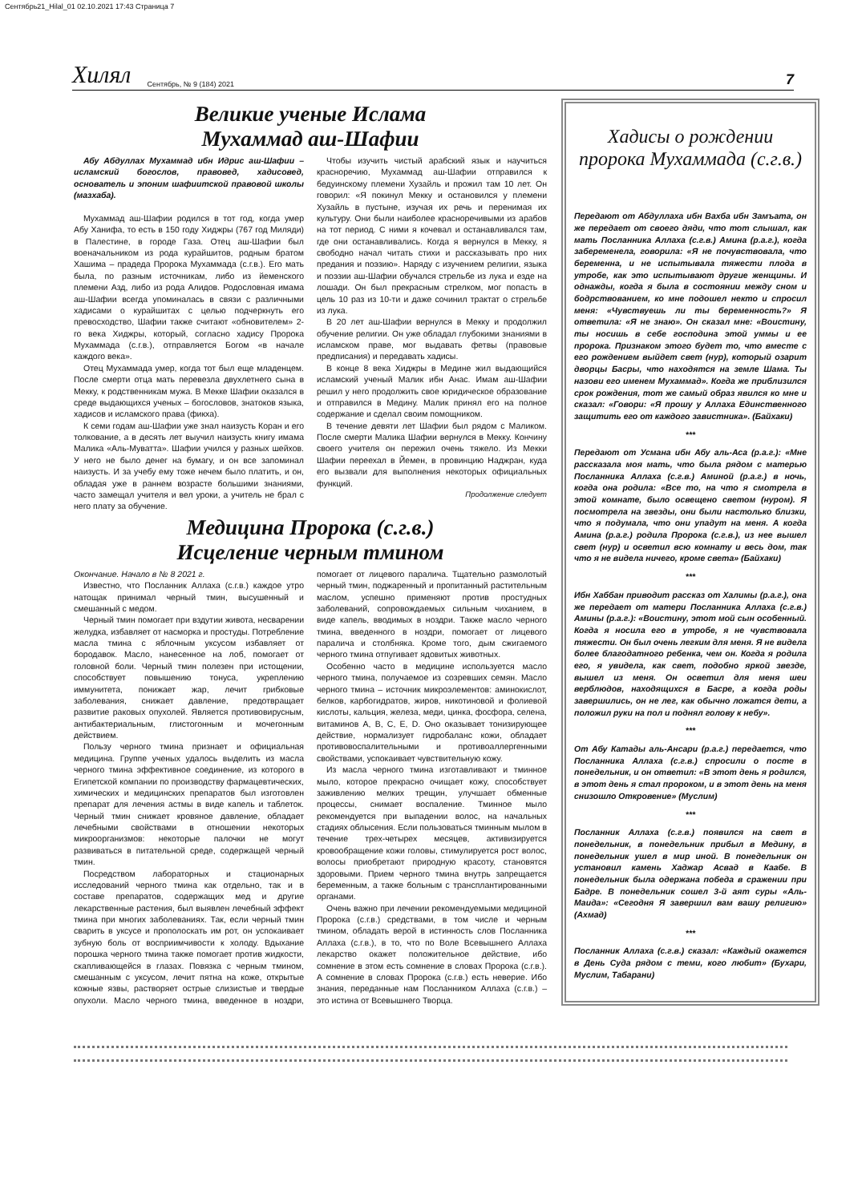Сентябрь21_Hilal_01 02.10.2021 17:43 Страница 7
Хилял Сентябрь, № 9 (184) 2021 7
Великие ученые Ислама
Мухаммад аш-Шафии
Абу Абдуллах Мухаммад ибн Идрис аш-Шафии – исламский богослов, правовед, хадисовед, основатель и эпоним шафиитской правовой школы (мазхаба).
Мухаммад аш-Шафии родился в тот год, когда умер Абу Ханифа, то есть в 150 году Хиджры (767 год Миляди) в Палестине, в городе Газа. Отец аш-Шафии был военачальником из рода курайшитов, родным братом Хашима – прадеда Пророка Мухаммада (с.г.в.). Его мать была, по разным источникам, либо из йеменского племени Азд, либо из рода Алидов. Родословная имама аш-Шафии всегда упоминалась в связи с различными хадисами о курайшитах с целью подчеркнуть его превосходство, Шафии также считают «обновителем» 2-го века Хиджры, который, согласно хадису Пророка Мухаммада (с.г.в.), отправляется Богом «в начале каждого века».
Отец Мухаммада умер, когда тот был еще младенцем. После смерти отца мать перевезла двухлетнего сына в Мекку, к родственникам мужа. В Мекке Шафии оказался в среде выдающихся ученых – богословов, знатоков языка, хадисов и исламского права (фикха).
К семи годам аш-Шафии уже знал наизусть Коран и его толкование, а в десять лет выучил наизусть книгу имама Малика «Аль-Муватта». Шафии учился у разных шейхов. У него не было денег на бумагу, и он все запоминал наизусть. И за учебу ему тоже нечем было платить, и он, обладая уже в раннем возрасте большими знаниями, часто замещал учителя и вел уроки, а учитель не брал с него плату за обучение.
Чтобы изучить чистый арабский язык и научиться красноречию, Мухаммад аш-Шафии отправился к бедуинскому племени Хузайль и прожил там 10 лет. Он говорил: «Я покинул Мекку и остановился у племени Хузайль в пустыне, изучая их речь и перенимая их культуру. Они были наиболее красноречивыми из арабов на тот период. С ними я кочевал и останавливался там, где они останавливались. Когда я вернулся в Мекку, я свободно начал читать стихи и рассказывать про них предания и поэзию». Наряду с изучением религии, языка и поэзии аш-Шафии обучался стрельбе из лука и езде на лошади. Он был прекрасным стрелком, мог попасть в цель 10 раз из 10-ти и даже сочинил трактат о стрельбе из лука.
В 20 лет аш-Шафии вернулся в Мекку и продолжил обучение религии. Он уже обладал глубокими знаниями в исламском праве, мог выдавать фетвы (правовые предписания) и передавать хадисы.
В конце 8 века Хиджры в Медине жил выдающийся исламский ученый Малик ибн Анас. Имам аш-Шафии решил у него продолжить свое юридическое образование и отправился в Медину. Малик принял его на полное содержание и сделал своим помощником.
В течение девяти лет Шафии был рядом с Маликом. После смерти Малика Шафии вернулся в Мекку. Кончину своего учителя он пережил очень тяжело. Из Мекки Шафии переехал в Йемен, в провинцию Наджран, куда его вызвали для выполнения некоторых официальных функций.
Продолжение следует
Медицина Пророка (с.г.в.)
Исцеление черным тмином
Окончание. Начало в № 8 2021 г.
Известно, что Посланник Аллаха (с.г.в.) каждое утро натощак принимал черный тмин, высушенный и смешанный с медом.
Черный тмин помогает при вздутии живота, несварении желудка, избавляет от насморка и простуды. Потребление масла тмина с яблочным уксусом избавляет от бородавок. Масло, нанесенное на лоб, помогает от головной боли. Черный тмин полезен при истощении, способствует повышению тонуса, укреплению иммунитета, понижает жар, лечит грибковые заболевания, снижает давление, предотвращает развитие раковых опухолей. Является противовирусным, антибактериальным, глистогонным и мочегонным действием.
Пользу черного тмина признает и официальная медицина. Группе ученых удалось выделить из масла черного тмина эффективное соединение, из которого в Египетской компании по производству фармацевтических, химических и медицинских препаратов был изготовлен препарат для лечения астмы в виде капель и таблеток. Черный тмин снижает кровяное давление, обладает лечебными свойствами в отношении некоторых микроорганизмов: некоторые палочки не могут развиваться в питательной среде, содержащей черный тмин.
Посредством лабораторных и стационарных исследований черного тмина как отдельно, так и в составе препаратов, содержащих мед и другие лекарственные растения, был выявлен лечебный эффект тмина при многих заболеваниях. Так, если черный тмин сварить в уксусе и прополоскать им рот, он успокаивает зубную боль от восприимчивости к холоду. Вдыхание порошка черного тмина также помогает против жидкости, скапливающейся в глазах. Повязка с черным тмином, смешанным с уксусом, лечит пятна на коже, открытые кожные язвы, растворяет острые слизистые и твердые опухоли. Масло черного тмина, введенное в ноздри, помогает от лицевого паралича. Тщательно размолотый черный тмин, поджаренный и пропитанный растительным маслом, успешно применяют против простудных заболеваний, сопровождаемых сильным чиханием, в виде капель, вводимых в ноздри. Также масло черного тмина, введенного в ноздри, помогает от лицевого паралича и столбняка. Кроме того, дым сжигаемого черного тмина отпугивает ядовитых животных.
Особенно часто в медицине используется масло черного тмина, получаемое из созревших семян. Масло черного тмина – источник микроэлементов: аминокислот, белков, карбогидратов, жиров, никотиновой и фолиевой кислоты, кальция, железа, меди, цинка, фосфора, селена, витаминов A, B, C, E, D. Оно оказывает тонизирующее действие, нормализует гидробаланс кожи, обладает противовоспалительными и противоаллергенными свойствами, успокаивает чувствительную кожу.
Из масла черного тмина изготавливают и тминное мыло, которое прекрасно очищает кожу, способствует заживлению мелких трещин, улучшает обменные процессы, снимает воспаление. Тминное мыло рекомендуется при выпадении волос, на начальных стадиях облысения. Если пользоваться тминным мылом в течение трех-четырех месяцев, активизируется кровообращение кожи головы, стимулируется рост волос, волосы приобретают природную красоту, становятся здоровыми. Прием черного тмина внутрь запрещается беременным, а также больным с трансплантированными органами.
Очень важно при лечении рекомендуемыми медициной Пророка (с.г.в.) средствами, в том числе и черным тмином, обладать верой в истинность слов Посланника Аллаха (с.г.в.), в то, что по Воле Всевышнего Аллаха лекарство окажет положительное действие, ибо сомнение в этом есть сомнение в словах Пророка (с.г.в.). А сомнение в словах Пророка (с.г.в.) есть неверие. Ибо знания, переданные нам Посланником Аллаха (с.г.в.) – это истина от Всевышнего Творца.
Хадисы о рождении пророка Мухаммада (с.г.в.)
Передают от Абдуллаха ибн Вахба ибн Замъата, он же передает от своего дяди, что тот слышал, как мать Посланника Аллаха (с.г.в.) Амина (р.а.г.), когда забеременела, говорила: «Я не почувствовала, что беременна, и не испытывала тяжести плода в утробе, как это испытывают другие женщины. И однажды, когда я была в состоянии между сном и бодрствованием, ко мне подошел некто и спросил меня: «Чувствуешь ли ты беременность?» Я ответила: «Я не знаю». Он сказал мне: «Воистину, ты носишь в себе господина этой уммы и ее пророка. Признаком этого будет то, что вместе с его рождением выйдет свет (нур), который озарит дворцы Басры, что находятся на земле Шама. Ты назови его именем Мухаммад». Когда же приблизился срок рождения, тот же самый образ явился ко мне и сказал: «Говори: «Я прошу у Аллаха Единственного защитить его от каждого завистника». (Байхаки)
***
Передают от Усмана ибн Абу аль-Аса (р.а.г.): «Мне рассказала моя мать, что была рядом с матерью Посланника Аллаха (с.г.в.) Аминой (р.а.г.) в ночь, когда она родила: «Все то, на что я смотрела в этой комнате, было освещено светом (нуром). Я посмотрела на звезды, они были настолько близки, что я подумала, что они упадут на меня. А когда Амина (р.а.г.) родила Пророка (с.г.в.), из нее вышел свет (нур) и осветил всю комнату и весь дом, так что я не видела ничего, кроме света» (Байхаки)
***
Ибн Хаббан приводит рассказ от Халимы (р.а.г.), она же передает от матери Посланника Аллаха (с.г.в.) Амины (р.а.г.): «Воистину, этот мой сын особенный. Когда я носила его в утробе, я не чувствовала тяжести. Он был очень легким для меня. Я не видела более благодатного ребенка, чем он. Когда я родила его, я увидела, как свет, подобно яркой звезде, вышел из меня. Он осветил для меня шеи верблюдов, находящихся в Басре, а когда роды завершились, он не лег, как обычно ложатся дети, а положил руки на пол и поднял голову к небу».
***
От Абу Катады аль-Ансари (р.а.г.) передается, что Посланника Аллаха (с.г.в.) спросили о посте в понедельник, и он ответил: «В этот день я родился, в этот день я стал пророком, и в этот день на меня снизошло Откровение» (Муслим)
***
Посланник Аллаха (с.г.в.) появился на свет в понедельник, в понедельник прибыл в Медину, в понедельник ушел в мир иной. В понедельник он установил камень Хаджар Асвад в Каабе. В понедельник была одержана победа в сражении при Бадре. В понедельник сошел 3-й аят суры «Аль-Маида»: «Сегодня Я завершил вам вашу религию» (Ахмад)
***
Посланник Аллаха (с.г.в.) сказал: «Каждый окажется в День Суда рядом с теми, кого любит» (Бухари, Муслим, Табарани)